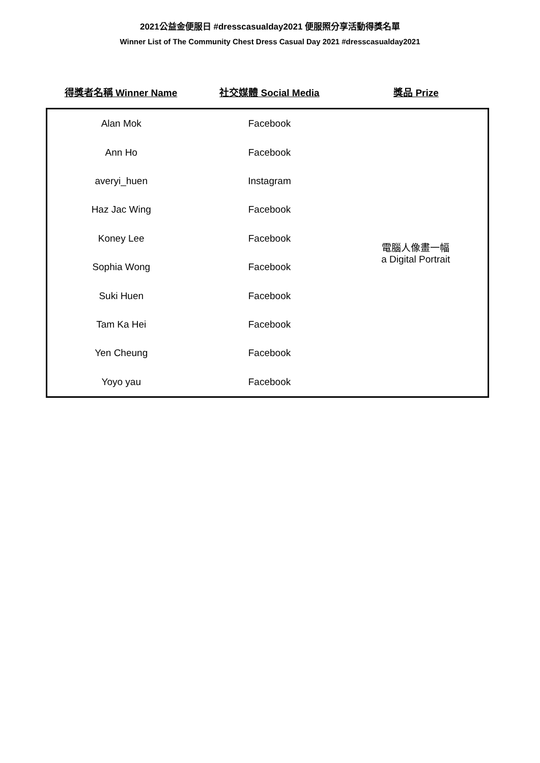2021公益金便服日 #dresscasualday2021 便服照分享活動得獎名單
Winner List of The Community Chest Dress Casual Day 2021 #dresscasualday2021
| 得獎者名稱 Winner Name | 社交媒體 Social Media | 獎品 Prize |
| --- | --- | --- |
| Alan Mok | Facebook | 電腦人像畫一幅 a Digital Portrait |
| Ann Ho | Facebook | |
| averyi_huen | Instagram | |
| Haz Jac Wing | Facebook | |
| Koney Lee | Facebook | |
| Sophia Wong | Facebook | |
| Suki Huen | Facebook | |
| Tam Ka Hei | Facebook | |
| Yen Cheung | Facebook | |
| Yoyo yau | Facebook | |